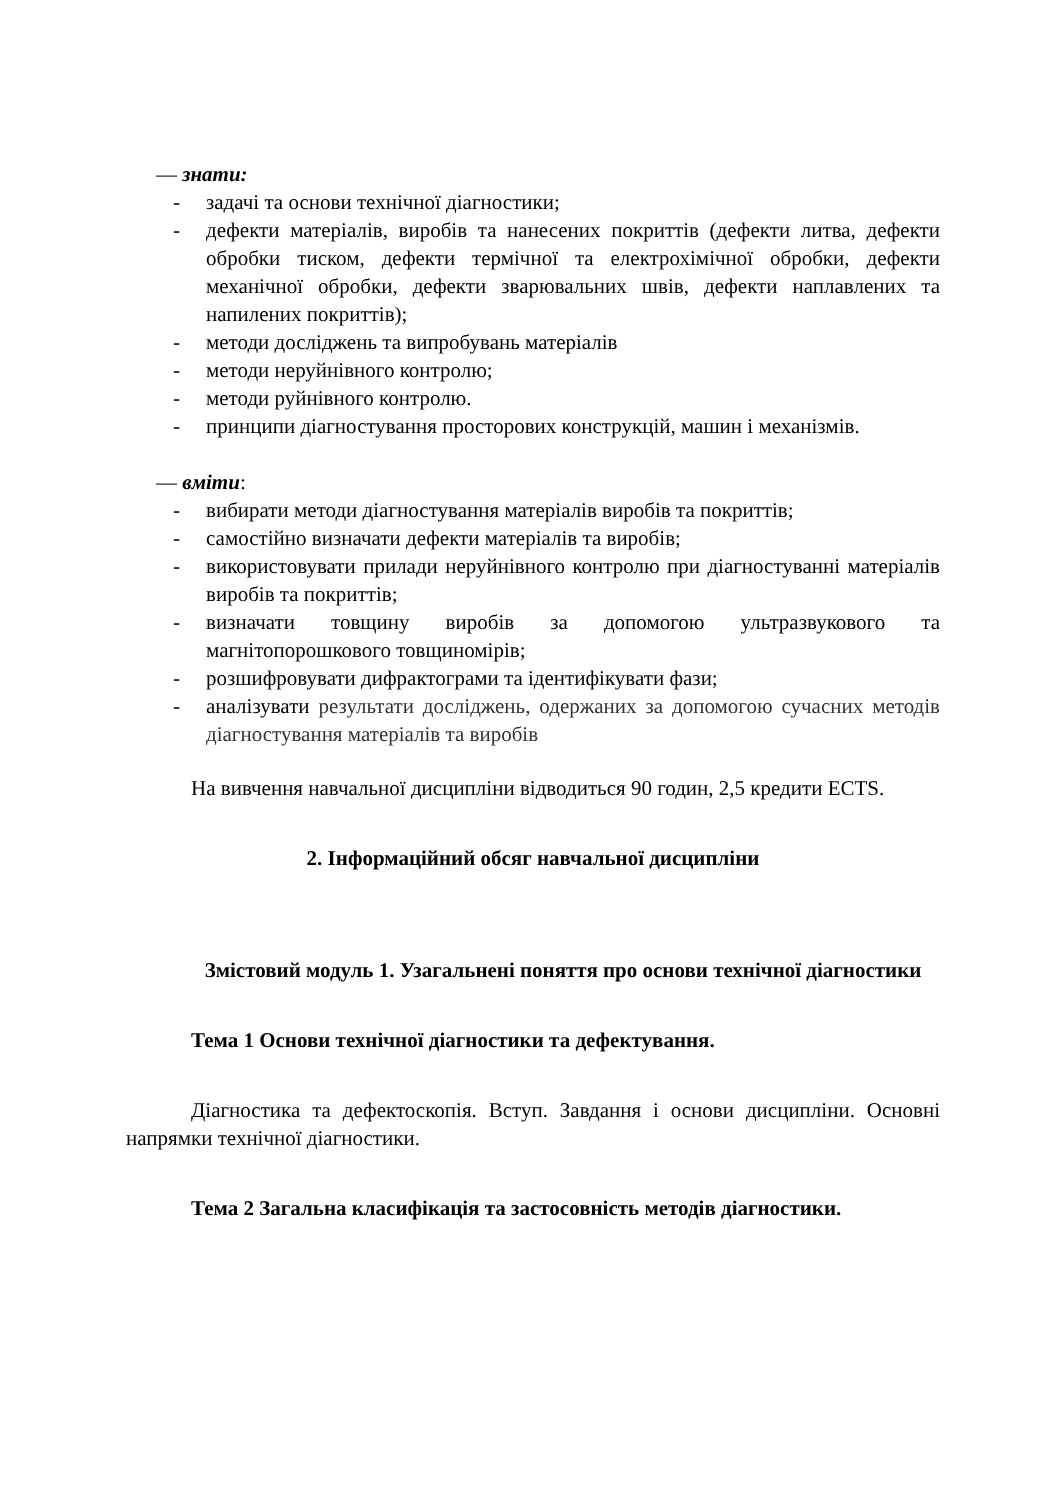— знати:
- задачі та основи технічної діагностики;
- дефекти матеріалів, виробів та нанесених покриттів (дефекти литва, дефекти обробки тиском, дефекти термічної та електрохімічної обробки, дефекти механічної обробки, дефекти зварювальних швів, дефекти наплавлених та напилених покриттів);
- методи досліджень та випробувань матеріалів
- методи неруйнівного контролю;
- методи руйнівного контролю.
- принципи діагностування просторових конструкцій, машин і механізмів.
— вміти:
- вибирати методи діагностування матеріалів виробів та покриттів;
- самостійно визначати дефекти матеріалів та виробів;
- використовувати прилади неруйнівного контролю при діагностуванні матеріалів виробів та покриттів;
- визначати товщину виробів за допомогою ультразвукового та магнітопорошкового товщиномірів;
- розшифровувати дифрактограми та ідентифікувати фази;
- аналізувати результати досліджень, одержаних за допомогою сучасних методів діагностування матеріалів та виробів
На вивчення навчальної дисципліни відводиться 90 годин, 2,5 кредити ECTS.
2. Інформаційний обсяг навчальної дисципліни
Змістовий модуль 1. Узагальнені поняття про основи технічної діагностики
Тема 1 Основи технічної діагностики та дефектування.
Діагностика та дефектоскопія. Вступ. Завдання і основи дисципліни. Основні напрямки технічної діагностики.
Тема 2 Загальна класифікація та застосовність методів діагностики.